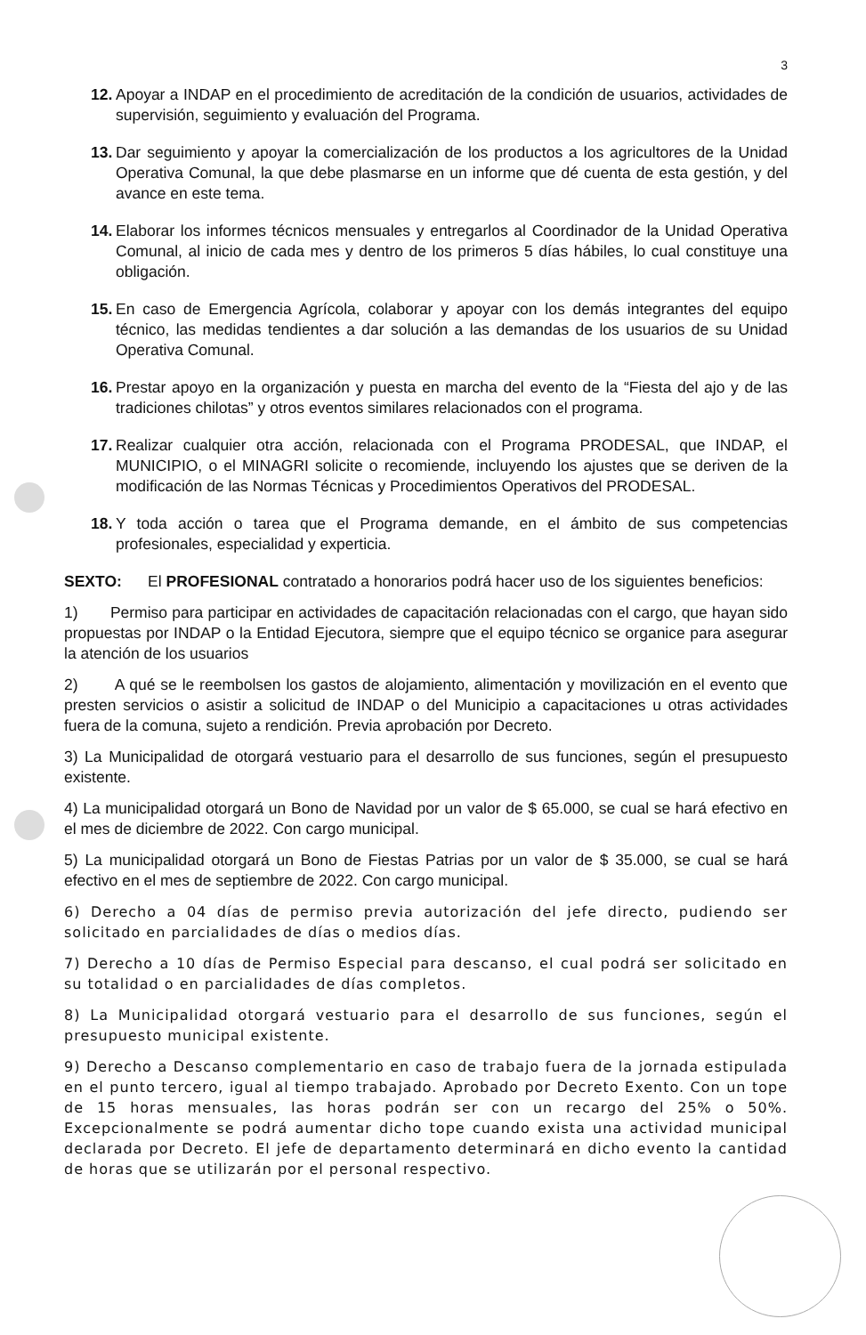3
12.
Apoyar a INDAP en el procedimiento de acreditación de la condición de usuarios, actividades de supervisión, seguimiento y evaluación del Programa.
13.
Dar seguimiento y apoyar la comercialización de los productos a los agricultores de la Unidad Operativa Comunal, la que debe plasmarse en un informe que dé cuenta de esta gestión, y del avance en este tema.
14.
Elaborar los informes técnicos mensuales y entregarlos al Coordinador de la Unidad Operativa Comunal, al inicio de cada mes y dentro de los primeros 5 días hábiles, lo cual constituye una obligación.
15.
En caso de Emergencia Agrícola, colaborar y apoyar con los demás integrantes del equipo técnico, las medidas tendientes a dar solución a las demandas de los usuarios de su Unidad Operativa Comunal.
16.
Prestar apoyo en la organización y puesta en marcha del evento de la “Fiesta del ajo y de las tradiciones chilotas” y otros eventos similares relacionados con el programa.
17.
Realizar cualquier otra acción, relacionada con el Programa PRODESAL, que INDAP, el MUNICIPIO, o el MINAGRI solicite o recomiende, incluyendo los ajustes que se deriven de la modificación de las Normas Técnicas y Procedimientos Operativos del PRODESAL.
18.
Y toda acción o tarea que el Programa demande, en el ámbito de sus competencias profesionales, especialidad y experticia.
SEXTO: El PROFESIONAL contratado a honorarios podrá hacer uso de los siguientes beneficios:
1) Permiso para participar en actividades de capacitación relacionadas con el cargo, que hayan sido propuestas por INDAP o la Entidad Ejecutora, siempre que el equipo técnico se organice para asegurar la atención de los usuarios
2) A qué se le reembolsen los gastos de alojamiento, alimentación y movilización en el evento que presten servicios o asistir a solicitud de INDAP o del Municipio a capacitaciones u otras actividades fuera de la comuna, sujeto a rendición. Previa aprobación por Decreto.
3) La Municipalidad de otorgará vestuario para el desarrollo de sus funciones, según el presupuesto existente.
4) La municipalidad otorgará un Bono de Navidad por un valor de $ 65.000, se cual se hará efectivo en el mes de diciembre de 2022. Con cargo municipal.
5) La municipalidad otorgará un Bono de Fiestas Patrias por un valor de $ 35.000, se cual se hará efectivo en el mes de septiembre de 2022. Con cargo municipal.
6) Derecho a 04 días de permiso previa autorización del jefe directo, pudiendo ser solicitado en parcialidades de días o medios días.
7) Derecho a 10 días de Permiso Especial para descanso, el cual podrá ser solicitado en su totalidad o en parcialidades de días completos.
8) La Municipalidad otorgará vestuario para el desarrollo de sus funciones, según el presupuesto municipal existente.
9) Derecho a Descanso complementario en caso de trabajo fuera de la jornada estipulada en el punto tercero, igual al tiempo trabajado. Aprobado por Decreto Exento. Con un tope de 15 horas mensuales, las horas podrán ser con un recargo del 25% o 50%. Excepcionalmente se podrá aumentar dicho tope cuando exista una actividad municipal declarada por Decreto. El jefe de departamento determinará en dicho evento la cantidad de horas que se utilizarán por el personal respectivo.